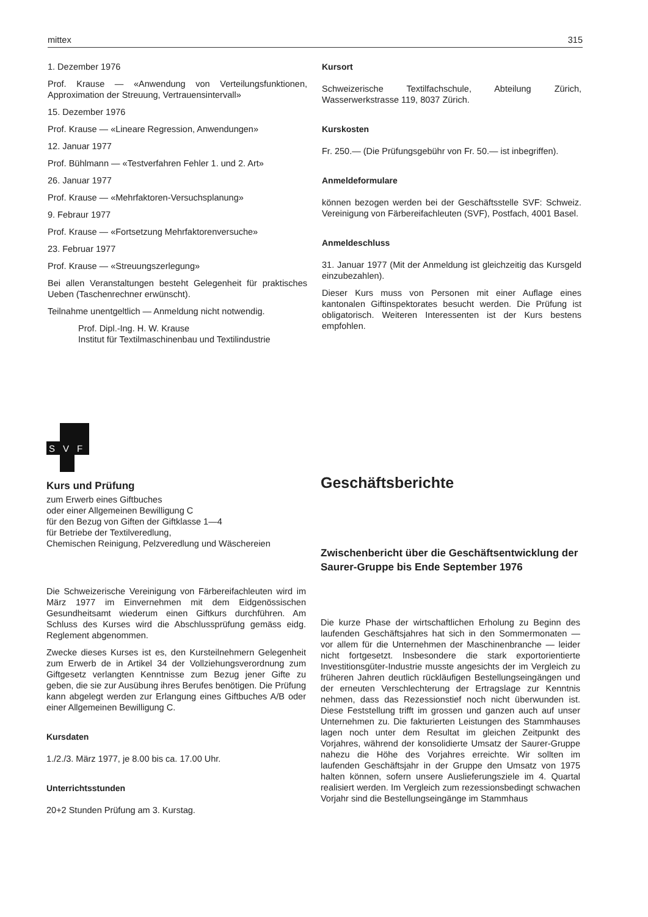mittex 315
1. Dezember 1976
Prof. Krause — «Anwendung von Verteilungsfunktionen, Approximation der Streuung, Vertrauensintervall»
15. Dezember 1976
Prof. Krause — «Lineare Regression, Anwendungen»
12. Januar 1977
Prof. Bühlmann — «Testverfahren Fehler 1. und 2. Art»
26. Januar 1977
Prof. Krause — «Mehrfaktoren-Versuchsplanung»
9. Febraur 1977
Prof. Krause — «Fortsetzung Mehrfaktorenversuche»
23. Februar 1977
Prof. Krause — «Streuungszerlegung»
Bei allen Veranstaltungen besteht Gelegenheit für praktisches Ueben (Taschenrechner erwünscht).
Teilnahme unentgeltlich — Anmeldung nicht notwendig.
Prof. Dipl.-Ing. H. W. Krause
Institut für Textilmaschinenbau und Textilindustrie
Kursort
Schweizerische Textilfachschule, Abteilung Zürich, Wasserwerkstrasse 119, 8037 Zürich.
Kurskosten
Fr. 250.— (Die Prüfungsgebühr von Fr. 50.— ist inbegriffen).
Anmeldeformulare
können bezogen werden bei der Geschäftsstelle SVF: Schweiz. Vereinigung von Färbereifachleuten (SVF), Postfach, 4001 Basel.
Anmeldeschluss
31. Januar 1977 (Mit der Anmeldung ist gleichzeitig das Kursgeld einzubezahlen).
Dieser Kurs muss von Personen mit einer Auflage eines kantonalen Giftinspektorates besucht werden. Die Prüfung ist obligatorisch. Weiteren Interessenten ist der Kurs bestens empfohlen.
S
V
F
Kurs und Prüfung
zum Erwerb eines Giftbuches
oder einer Allgemeinen Bewilligung C
für den Bezug von Giften der Giftklasse 1—4
für Betriebe der Textilveredlung,
Chemischen Reinigung, Pelzveredlung und Wäschereien
Die Schweizerische Vereinigung von Färbereifachleuten wird im März 1977 im Einvernehmen mit dem Eidgenössischen Gesundheitsamt wiederum einen Giftkurs durchführen. Am Schluss des Kurses wird die Abschlussprüfung gemäss eidg. Reglement abgenommen.
Zwecke dieses Kurses ist es, den Kursteilnehmern Gelegenheit zum Erwerb de in Artikel 34 der Vollziehungsverordnung zum Giftgesetz verlangten Kenntnisse zum Bezug jener Gifte zu geben, die sie zur Ausübung ihres Berufes benötigen. Die Prüfung kann abgelegt werden zur Erlangung eines Giftbuches A/B oder einer Allgemeinen Bewilligung C.
Kursdaten
1./2./3. März 1977, je 8.00 bis ca. 17.00 Uhr.
Unterrichtsstunden
20+2 Stunden Prüfung am 3. Kurstag.
Geschäftsberichte
Zwischenbericht über die Geschäftsentwicklung der Saurer-Gruppe bis Ende September 1976
Die kurze Phase der wirtschaftlichen Erholung zu Beginn des laufenden Geschäftsjahres hat sich in den Sommermonaten — vor allem für die Unternehmen der Maschinenbranche — leider nicht fortgesetzt. Insbesondere die stark exportorientierte Investitionsgüter-Industrie musste angesichts der im Vergleich zu früheren Jahren deutlich rückläufigen Bestellungseingängen und der erneuten Verschlechterung der Ertragslage zur Kenntnis nehmen, dass das Rezessionstief noch nicht überwunden ist. Diese Feststellung trifft im grossen und ganzen auch auf unser Unternehmen zu. Die fakturierten Leistungen des Stammhauses lagen noch unter dem Resultat im gleichen Zeitpunkt des Vorjahres, während der konsolidierte Umsatz der Saurer-Gruppe nahezu die Höhe des Vorjahres erreichte. Wir sollten im laufenden Geschäftsjahr in der Gruppe den Umsatz von 1975 halten können, sofern unsere Auslieferungsziele im 4. Quartal realisiert werden. Im Vergleich zum rezessionsbedingt schwachen Vorjahr sind die Bestellungseingänge im Stammhaus